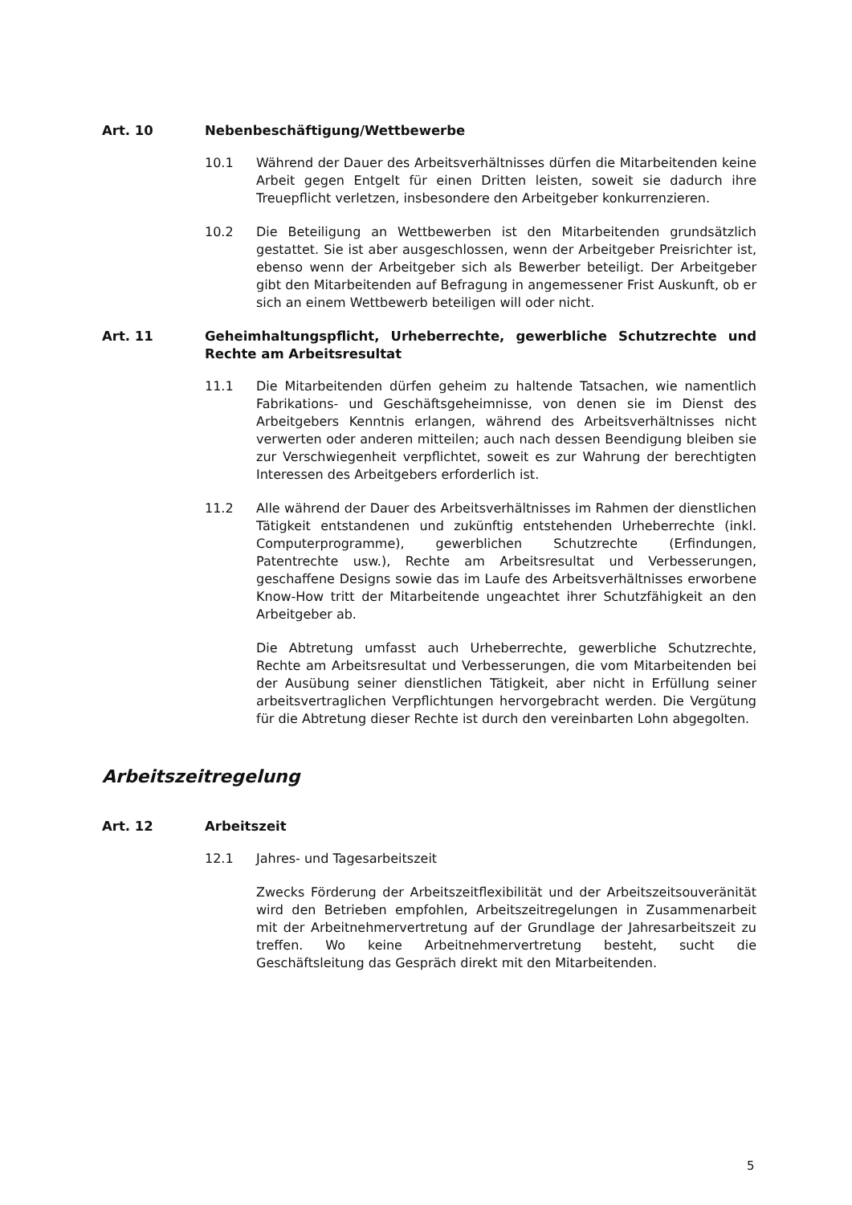Art. 10 Nebenbeschäftigung/Wettbewerbe
10.1 Während der Dauer des Arbeitsverhältnisses dürfen die Mitarbeitenden keine Arbeit gegen Entgelt für einen Dritten leisten, soweit sie dadurch ihre Treuepflicht verletzen, insbesondere den Arbeitgeber konkurrenzieren.
10.2 Die Beteiligung an Wettbewerben ist den Mitarbeitenden grundsätzlich gestattet. Sie ist aber ausgeschlossen, wenn der Arbeitgeber Preisrichter ist, ebenso wenn der Arbeitgeber sich als Bewerber beteiligt. Der Arbeitgeber gibt den Mitarbeitenden auf Befragung in angemessener Frist Auskunft, ob er sich an einem Wettbewerb beteiligen will oder nicht.
Art. 11 Geheimhaltungspflicht, Urheberrechte, gewerbliche Schutzrechte und Rechte am Arbeitsresultat
11.1 Die Mitarbeitenden dürfen geheim zu haltende Tatsachen, wie namentlich Fabrikations- und Geschäftsgeheimnisse, von denen sie im Dienst des Arbeitgebers Kenntnis erlangen, während des Arbeitsverhältnisses nicht verwerten oder anderen mitteilen; auch nach dessen Beendigung bleiben sie zur Verschwiegenheit verpflichtet, soweit es zur Wahrung der berechtigten Interessen des Arbeitgebers erforderlich ist.
11.2 Alle während der Dauer des Arbeitsverhältnisses im Rahmen der dienstlichen Tätigkeit entstandenen und zukünftig entstehenden Urheberrechte (inkl. Computerprogramme), gewerblichen Schutzrechte (Erfindungen, Patentrechte usw.), Rechte am Arbeitsresultat und Verbesserungen, geschaffene Designs sowie das im Laufe des Arbeitsverhältnisses erworbene Know-How tritt der Mitarbeitende ungeachtet ihrer Schutzfähigkeit an den Arbeitgeber ab.
Die Abtretung umfasst auch Urheberrechte, gewerbliche Schutzrechte, Rechte am Arbeitsresultat und Verbesserungen, die vom Mitarbeitenden bei der Ausübung seiner dienstlichen Tätigkeit, aber nicht in Erfüllung seiner arbeitsvertraglichen Verpflichtungen hervorgebracht werden. Die Vergütung für die Abtretung dieser Rechte ist durch den vereinbarten Lohn abgegolten.
Arbeitszeitregelung
Art. 12 Arbeitszeit
12.1 Jahres- und Tagesarbeitszeit
Zwecks Förderung der Arbeitszeitflexibilität und der Arbeitszeitsouveränität wird den Betrieben empfohlen, Arbeitszeitregelungen in Zusammenarbeit mit der Arbeitnehmervertretung auf der Grundlage der Jahresarbeitszeit zu treffen. Wo keine Arbeitnehmervertretung besteht, sucht die Geschäftsleitung das Gespräch direkt mit den Mitarbeitenden.
5